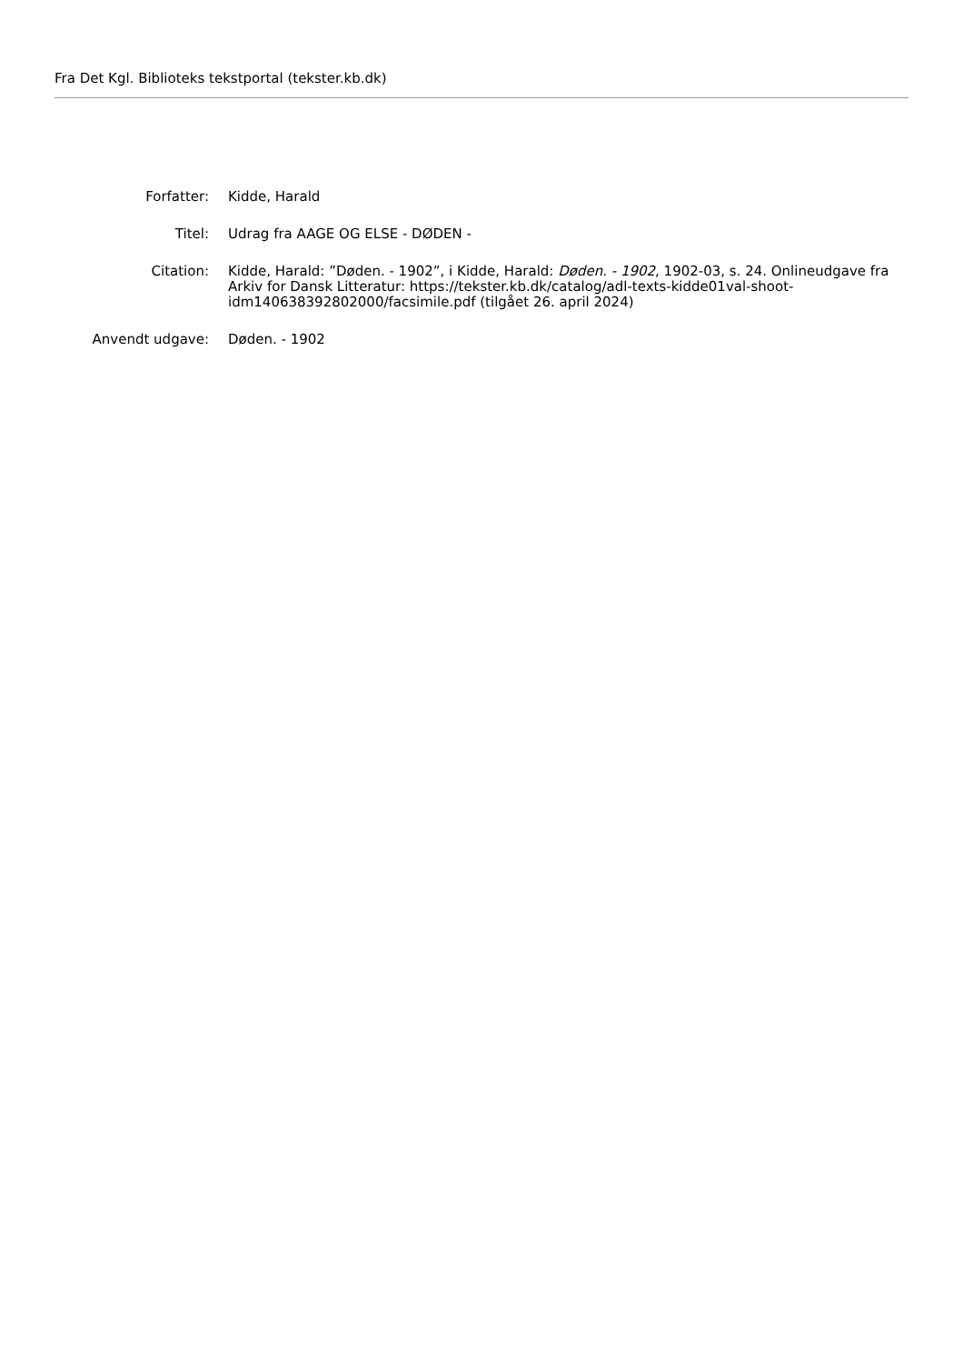Fra Det Kgl. Biblioteks tekstportal (tekster.kb.dk)
| Forfatter: | Kidde, Harald |
| Titel: | Udrag fra AAGE OG ELSE - DØDEN - |
| Citation: | Kidde, Harald: ”Døden. - 1902”, i Kidde, Harald: Døden. - 1902 , 1902-03, s. 24. Onlineudgave fra Arkiv for Dansk Litteratur: https://tekster.kb.dk/catalog/adl-texts-kidde01val-shoot-idm140638392802000/facsimile.pdf (tilgået 26. april 2024) |
| Anvendt udgave: | Døden. - 1902 |